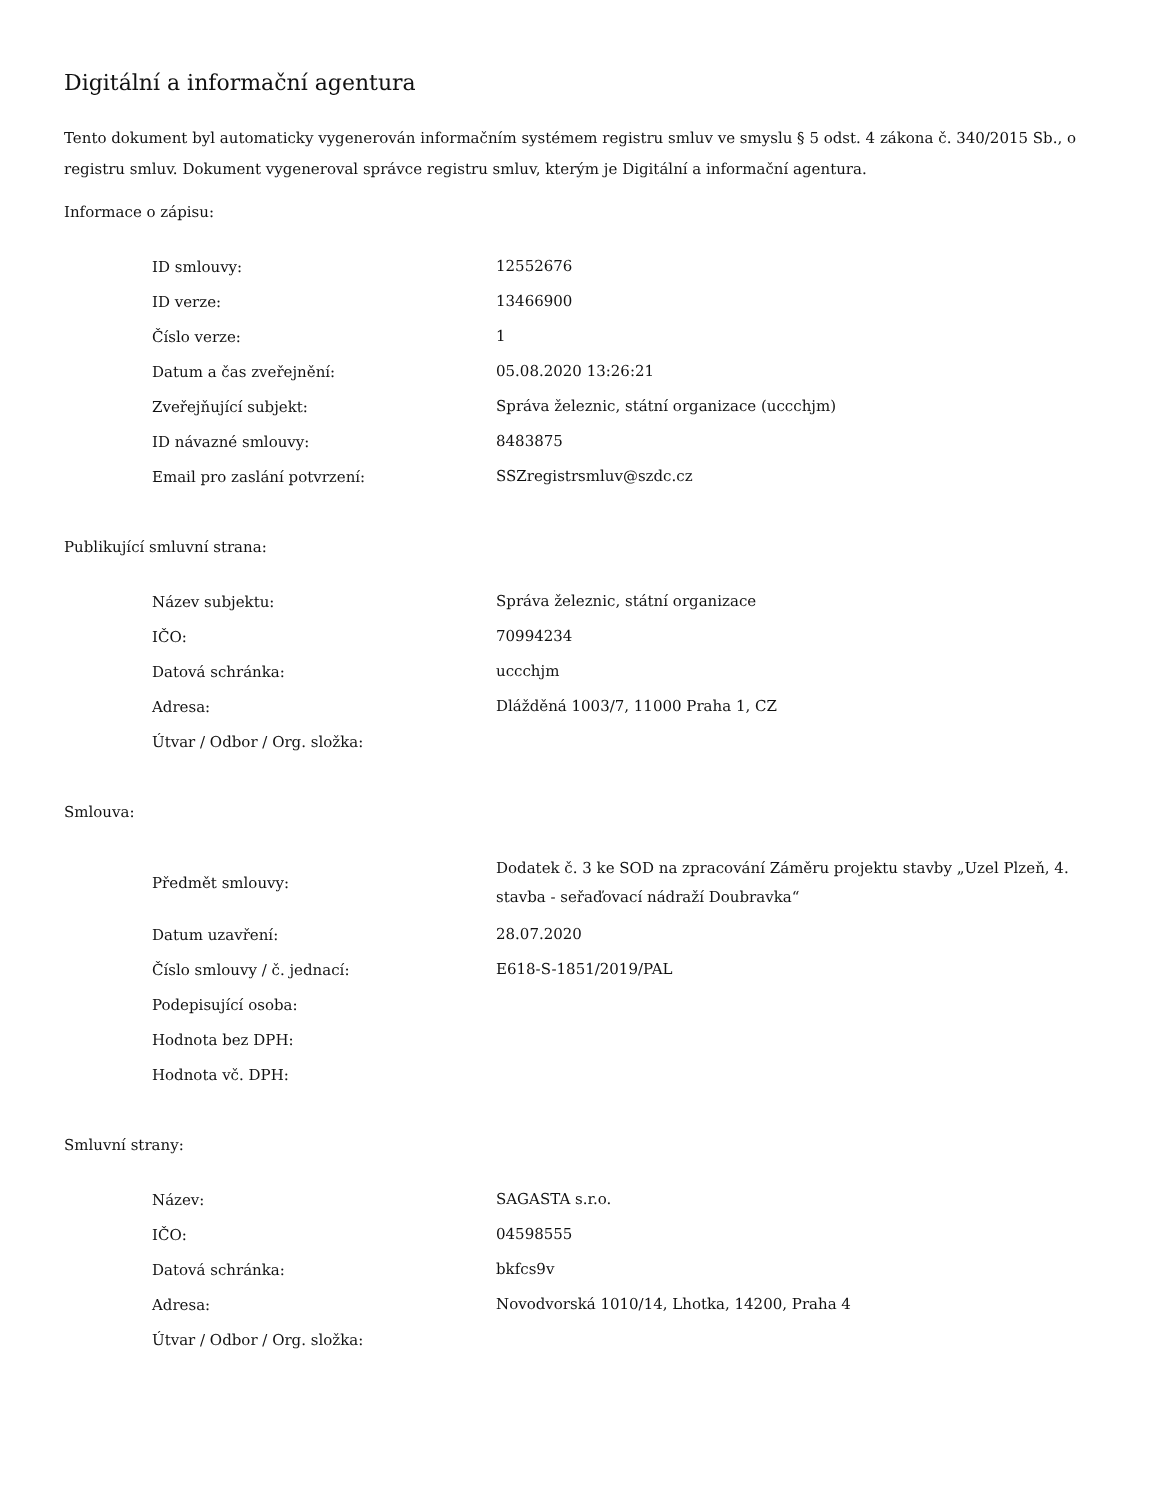Digitální a informační agentura
Tento dokument byl automaticky vygenerován informačním systémem registru smluv ve smyslu § 5 odst. 4 zákona č. 340/2015 Sb., o registru smluv. Dokument vygeneroval správce registru smluv, kterým je Digitální a informační agentura.
Informace o zápisu:
| ID smlouvy: | 12552676 |
| ID verze: | 13466900 |
| Číslo verze: | 1 |
| Datum a čas zveřejnění: | 05.08.2020 13:26:21 |
| Zveřejňující subjekt: | Správa železnic, státní organizace (uccchjm) |
| ID návazné smlouvy: | 8483875 |
| Email pro zaslání potvrzení: | SSZregistrsmluv@szdc.cz |
Publikující smluvní strana:
| Název subjektu: | Správa železnic, státní organizace |
| IČO: | 70994234 |
| Datová schránka: | uccchjm |
| Adresa: | Dlážděná 1003/7, 11000 Praha 1, CZ |
| Útvar / Odbor / Org. složka: | |
Smlouva:
| Předmět smlouvy: | Dodatek č. 3 ke SOD na zpracování Záměru projektu stavby „Uzel Plzeň, 4. stavba - seřaďovací nádraží Doubravka“ |
| Datum uzavření: | 28.07.2020 |
| Číslo smlouvy / č. jednací: | E618-S-1851/2019/PAL |
| Podepisující osoba: | |
| Hodnota bez DPH: | |
| Hodnota vč. DPH: | |
Smluvní strany:
| Název: | SAGASTA s.r.o. |
| IČO: | 04598555 |
| Datová schránka: | bkfcs9v |
| Adresa: | Novodvorská 1010/14, Lhotka, 14200, Praha 4 |
| Útvar / Odbor / Org. složka: | |